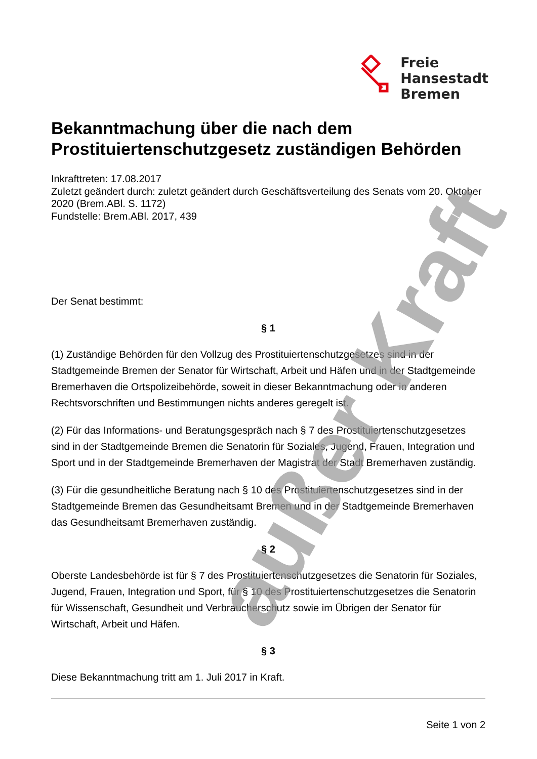außer Kraft
Freie
Hansestadt
Bremen
Bekanntmachung über die nach dem Prostituiertenschutzgesetz zuständigen Behörden
Inkrafttreten: 17.08.2017
Zuletzt geändert durch: zuletzt geändert durch Geschäftsverteilung des Senats vom 20. Oktober 2020 (Brem.ABl. S. 1172)
Fundstelle: Brem.ABl. 2017, 439
Der Senat bestimmt:
§ 1
(1) Zuständige Behörden für den Vollzug des Prostituiertenschutzgesetzes sind in der Stadtgemeinde Bremen der Senator für Wirtschaft, Arbeit und Häfen und in der Stadtgemeinde Bremerhaven die Ortspolizeibehörde, soweit in dieser Bekanntmachung oder in anderen Rechtsvorschriften und Bestimmungen nichts anderes geregelt ist.
(2) Für das Informations- und Beratungsgespräch nach § 7 des Prostituiertenschutzgesetzes sind in der Stadtgemeinde Bremen die Senatorin für Soziales, Jugend, Frauen, Integration und Sport und in der Stadtgemeinde Bremerhaven der Magistrat der Stadt Bremerhaven zuständig.
(3) Für die gesundheitliche Beratung nach § 10 des Prostituiertenschutzgesetzes sind in der Stadtgemeinde Bremen das Gesundheitsamt Bremen und in der Stadtgemeinde Bremerhaven das Gesundheitsamt Bremerhaven zuständig.
§ 2
Oberste Landesbehörde ist für § 7 des Prostituiertenschutzgesetzes die Senatorin für Soziales, Jugend, Frauen, Integration und Sport, für § 10 des Prostituiertenschutzgesetzes die Senatorin für Wissenschaft, Gesundheit und Verbraucherschutz sowie im Übrigen der Senator für Wirtschaft, Arbeit und Häfen.
§ 3
Diese Bekanntmachung tritt am 1. Juli 2017 in Kraft.
Seite 1 von 2